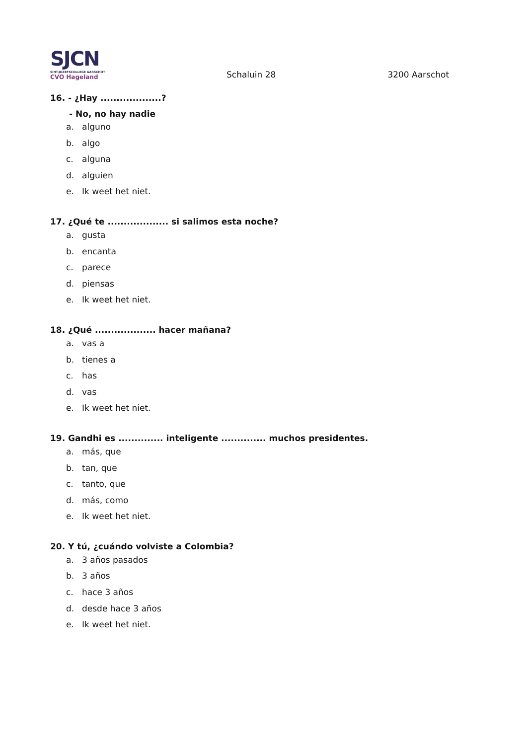SJCN
SINT-JOZEFSCOLLEGE AARSCHOT
CVO Hageland
Schaluin 28
3200 Aarschot
16. - ¿Hay ...................?
- No, no hay nadie
a. alguno
b. algo
c. alguna
d. alguien
e. Ik weet het niet.
17. ¿Qué te ................... si salimos esta noche?
a. gusta
b. encanta
c. parece
d. piensas
e. Ik weet het niet.
18. ¿Qué ................... hacer mañana?
a. vas a
b. tienes a
c. has
d. vas
e. Ik weet het niet.
19. Gandhi es .............. inteligente .............. muchos presidentes.
a. más, que
b. tan, que
c. tanto, que
d. más, como
e. Ik weet het niet.
20. Y tú, ¿cuándo volviste a Colombia?
a. 3 años pasados
b. 3 años
c. hace 3 años
d. desde hace 3 años
e. Ik weet het niet.